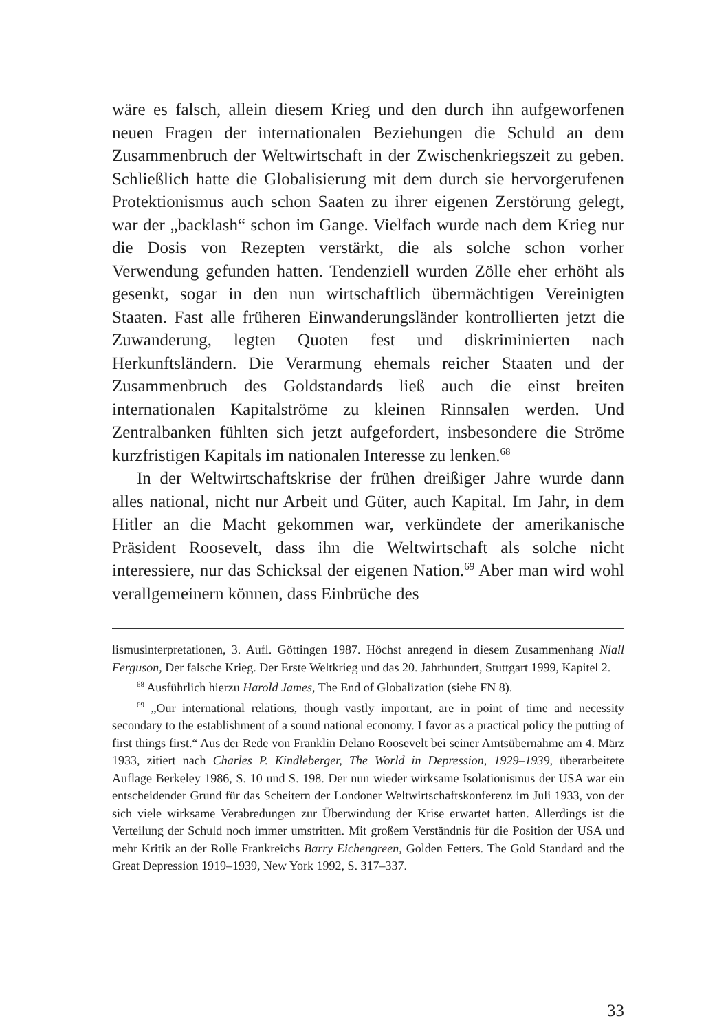wäre es falsch, allein diesem Krieg und den durch ihn aufgeworfenen neuen Fragen der internationalen Beziehungen die Schuld an dem Zusammenbruch der Weltwirtschaft in der Zwischenkriegszeit zu geben. Schließlich hatte die Globalisierung mit dem durch sie hervorgerufenen Protektionismus auch schon Saaten zu ihrer eigenen Zerstörung gelegt, war der „backlash“ schon im Gange. Vielfach wurde nach dem Krieg nur die Dosis von Rezepten verstärkt, die als solche schon vorher Verwendung gefunden hatten. Tendenziell wurden Zölle eher erhöht als gesenkt, sogar in den nun wirtschaftlich übermächtigen Vereinigten Staaten. Fast alle früheren Einwanderungsländer kontrollierten jetzt die Zuwanderung, legten Quoten fest und diskriminierten nach Herkunftsländern. Die Verarmung ehemals reicher Staaten und der Zusammenbruch des Goldstandards ließ auch die einst breiten internationalen Kapitalströme zu kleinen Rinnsalen werden. Und Zentralbanken fühlten sich jetzt aufgefordert, insbesondere die Ströme kurzfristigen Kapitals im nationalen Interesse zu lenken.<sup>68</sup>
In der Weltwirtschaftskrise der frühen dreißiger Jahre wurde dann alles national, nicht nur Arbeit und Güter, auch Kapital. Im Jahr, in dem Hitler an die Macht gekommen war, verkündete der amerikanische Präsident Roosevelt, dass ihn die Weltwirtschaft als solche nicht interessiere, nur das Schicksal der eigenen Nation.<sup>69</sup> Aber man wird wohl verallgemeinern können, dass Einbrüche des
lismusinterpretationen, 3. Aufl. Göttingen 1987. Höchst anregend in diesem Zusammenhang Niall Ferguson, Der falsche Krieg. Der Erste Weltkrieg und das 20. Jahrhundert, Stuttgart 1999, Kapitel 2.
<sup>68</sup> Ausführlich hierzu Harold James, The End of Globalization (siehe FN 8).
<sup>69</sup> „Our international relations, though vastly important, are in point of time and necessity secondary to the establishment of a sound national economy. I favor as a practical policy the putting of first things first.“ Aus der Rede von Franklin Delano Roosevelt bei seiner Amtsübernahme am 4. März 1933, zitiert nach Charles P. Kindleberger, The World in Depression, 1929–1939, überarbeitete Auflage Berkeley 1986, S. 10 und S. 198. Der nun wieder wirksame Isolationismus der USA war ein entscheidender Grund für das Scheitern der Londoner Weltwirtschaftskonferenz im Juli 1933, von der sich viele wirksame Verabredungen zur Überwindung der Krise erwartet hatten. Allerdings ist die Verteilung der Schuld noch immer umstritten. Mit großem Verständnis für die Position der USA und mehr Kritik an der Rolle Frankreichs Barry Eichengreen, Golden Fetters. The Gold Standard and the Great Depression 1919–1939, New York 1992, S. 317–337.
33